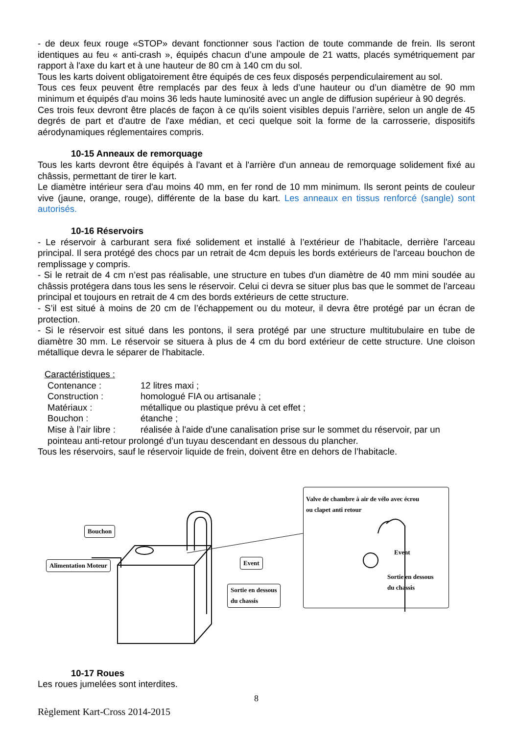- de deux feux rouge «STOP» devant fonctionner sous l'action de toute commande de frein. Ils seront identiques au feu « anti-crash », équipés chacun d’une ampoule de 21 watts, placés symétriquement par rapport à l'axe du kart et à une hauteur de 80 cm à 140 cm du sol.
Tous les karts doivent obligatoirement être équipés de ces feux disposés perpendiculairement au sol.
Tous ces feux peuvent être remplacés par des feux à leds d’une hauteur ou d’un diamètre de 90 mm minimum et équipés d'au moins 36 leds haute luminosité avec un angle de diffusion supérieur à 90 degrés.
Ces trois feux devront être placés de façon à ce qu'ils soient visibles depuis l’arrière, selon un angle de 45 degrés de part et d'autre de l'axe médian, et ceci quelque soit la forme de la carrosserie, dispositifs aérodynamiques réglementaires compris.
10-15 Anneaux de remorquage
Tous les karts devront être équipés à l'avant et à l'arrière d'un anneau de remorquage solidement fixé au châssis, permettant de tirer le kart.
Le diamètre intérieur sera d'au moins 40 mm, en fer rond de 10 mm minimum. Ils seront peints de couleur vive (jaune, orange, rouge), différente de la base du kart. Les anneaux en tissus renforcé (sangle) sont autorisés.
10-16 Réservoirs
- Le réservoir à carburant sera fixé solidement et installé à l’extérieur de l’habitacle, derrière l'arceau principal. Il sera protégé des chocs par un retrait de 4cm depuis les bords extérieurs de l'arceau bouchon de remplissage y compris.
- Si le retrait de 4 cm n’est pas réalisable, une structure en tubes d'un diamètre de 40 mm mini soudée au châssis protégera dans tous les sens le réservoir. Celui ci devra se situer plus bas que le sommet de l'arceau principal et toujours en retrait de 4 cm des bords extérieurs de cette structure.
- S’il est situé à moins de 20 cm de l’échappement ou du moteur, il devra être protégé par un écran de protection.
- Si le réservoir est situé dans les pontons, il sera protégé par une structure multitubulaire en tube de diamètre 30 mm. Le réservoir se situera à plus de 4 cm du bord extérieur de cette structure. Une cloison métallique devra le séparer de l'habitacle.
Caractéristiques :
Contenance : 12 litres maxi ;
Construction : homologué FIA ou artisanale ;
Matériaux : métallique ou plastique prévu à cet effet ;
Bouchon : étanche ;
Mise à l’air libre : réalisée à l'aide d'une canalisation prise sur le sommet du réservoir, par un
pointeau anti-retour prolongé d’un tuyau descendant en dessous du plancher.
Tous les réservoirs, sauf le réservoir liquide de frein, doivent être en dehors de l’habitacle.
Bouchon
Alimentation Moteur Event
Sortie en dessous
du chassis
Valve de chambre à air de vélo avec écrou
ou clapet anti retour
Event
Sortie en dessous
du chassis
10-17 Roues
Les roues jumelées sont interdites.
8
Règlement Kart-Cross 2014-2015